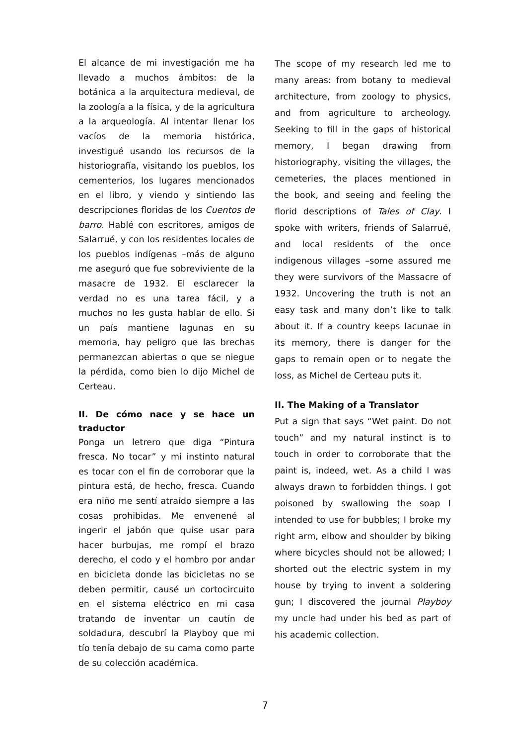El alcance de mi investigación me ha llevado a muchos ámbitos: de la botánica a la arquitectura medieval, de la zoología a la física, y de la agricultura a la arqueología. Al intentar llenar los vacíos de la memoria histórica, investigué usando los recursos de la historiografía, visitando los pueblos, los cementerios, los lugares mencionados en el libro, y viendo y sintiendo las descripciones floridas de los Cuentos de barro. Hablé con escritores, amigos de Salarrué, y con los residentes locales de los pueblos indígenas –más de alguno me aseguró que fue sobreviviente de la masacre de 1932. El esclarecer la verdad no es una tarea fácil, y a muchos no les gusta hablar de ello. Si un país mantiene lagunas en su memoria, hay peligro que las brechas permanezcan abiertas o que se niegue la pérdida, como bien lo dijo Michel de Certeau.
II. De cómo nace y se hace un traductor
Ponga un letrero que diga “Pintura fresca. No tocar” y mi instinto natural es tocar con el fin de corroborar que la pintura está, de hecho, fresca. Cuando era niño me sentí atraído siempre a las cosas prohibidas. Me envenené al ingerir el jabón que quise usar para hacer burbujas, me rompí el brazo derecho, el codo y el hombro por andar en bicicleta donde las bicicletas no se deben permitir, causé un cortocircuito en el sistema eléctrico en mi casa tratando de inventar un cautín de soldadura, descubrí la Playboy que mi tío tenía debajo de su cama como parte de su colección académica.
The scope of my research led me to many areas: from botany to medieval architecture, from zoology to physics, and from agriculture to archeology. Seeking to fill in the gaps of historical memory, I began drawing from historiography, visiting the villages, the cemeteries, the places mentioned in the book, and seeing and feeling the florid descriptions of Tales of Clay. I spoke with writers, friends of Salarrué, and local residents of the once indigenous villages –some assured me they were survivors of the Massacre of 1932. Uncovering the truth is not an easy task and many don’t like to talk about it. If a country keeps lacunae in its memory, there is danger for the gaps to remain open or to negate the loss, as Michel de Certeau puts it.
II. The Making of a Translator
Put a sign that says “Wet paint. Do not touch” and my natural instinct is to touch in order to corroborate that the paint is, indeed, wet. As a child I was always drawn to forbidden things. I got poisoned by swallowing the soap I intended to use for bubbles; I broke my right arm, elbow and shoulder by biking where bicycles should not be allowed; I shorted out the electric system in my house by trying to invent a soldering gun; I discovered the journal Playboy my uncle had under his bed as part of his academic collection.
7